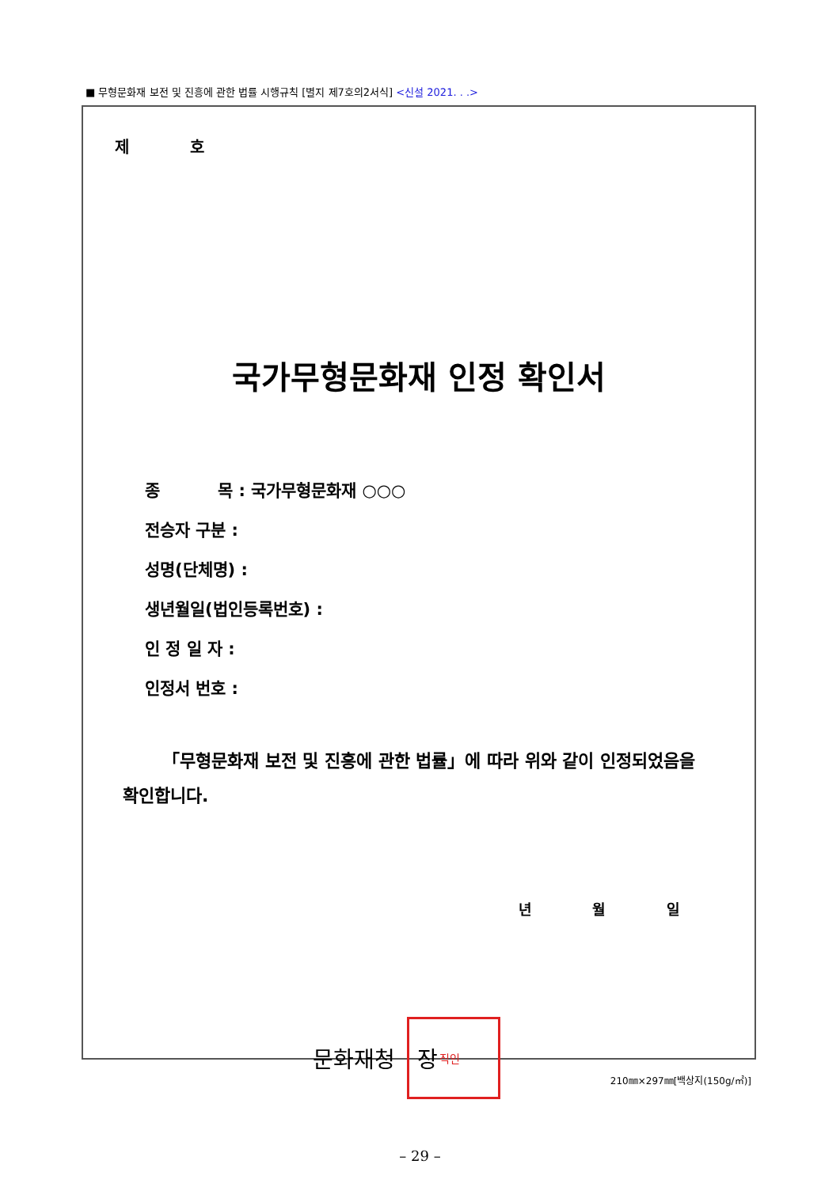■ 무형문화재 보전 및 진흥에 관한 법률 시행규칙 [별지 제7호의2서식] <신설 2021. . .>
제 호
국가무형문화재 인정 확인서
종 목 : 국가무형문화재 ○○○
전승자 구분 :
성명(단체명) :
생년월일(법인등록번호) :
인 정 일 자 :
인정서 번호 :
「무형문화재 보전 및 진흥에 관한 법률」에 따라 위와 같이 인정되었음을 확인합니다.
년 월 일
문화재청
장 직인
210㎜×297㎜[백상지(150g/㎡)]
– 29 –